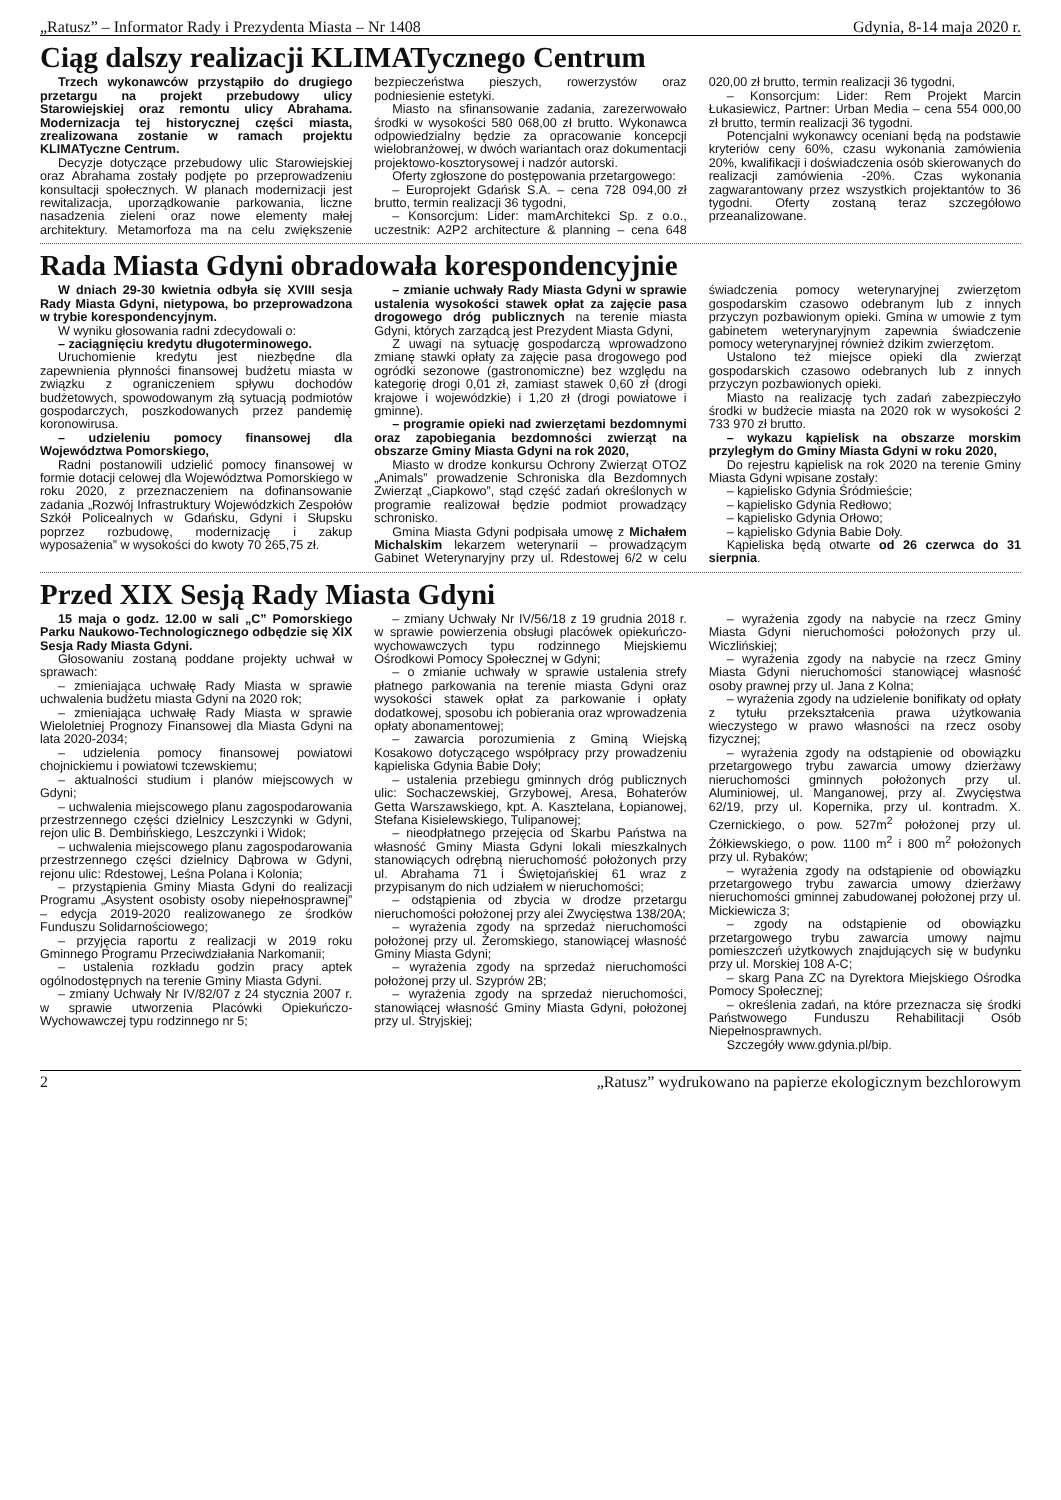„Ratusz” – Informator Rady i Prezydenta Miasta – Nr 1408 Gdynia, 8-14 maja 2020 r.
Ciąg dalszy realizacji KLIMATycznego Centrum
Trzech wykonawców przystąpiło do drugiego przetargu na projekt przebudowy ulicy Starowiejskiej oraz remontu ulicy Abrahama. Modernizacja tej historycznej części miasta, zrealizowana zostanie w ramach projektu KLIMATyczne Centrum.
Decyzje dotyczące przebudowy ulic Starowiejskiej oraz Abrahama zostały podjęte po przeprowadzeniu konsultacji społecznych. W planach modernizacji jest rewitalizacja, uporządkowanie parkowania, liczne nasadzenia zieleni oraz nowe elementy małej architektury. Metamorfoza ma na celu zwiększenie bezpieczeństwa pieszych, rowerzystów oraz podniesienie estetyki.
Miasto na sfinansowanie zadania, zarezerwowało środki w wysokości 580 068,00 zł brutto. Wykonawca odpowiedzialny będzie za opracowanie koncepcji wielobranżowej, w dwóch wariantach oraz dokumentacji projektowo-kosztorysowej i nadzór autorski.
Oferty zgłoszone do postępowania przetargowego:
– Europrojekt Gdańsk S.A. – cena 728 094,00 zł brutto, termin realizacji 36 tygodni,
– Konsorcjum: Lider: mamArchitekci Sp. z o.o., uczestnik: A2P2 architecture & planning – cena 648 020,00 zł brutto, termin realizacji 36 tygodni,
– Konsorcjum: Lider: Rem Projekt Marcin Łukasiewicz, Partner: Urban Media – cena 554 000,00 zł brutto, termin realizacji 36 tygodni.
Potencjalni wykonawcy oceniani będą na podstawie kryteriów ceny 60%, czasu wykonania zamówienia 20%, kwalifikacji i doświadczenia osób skierowanych do realizacji zamówienia -20%. Czas wykonania zagwarantowany przez wszystkich projektantów to 36 tygodni. Oferty zostaną teraz szczegółowo przeanalizowane.
Rada Miasta Gdyni obradowała korespondencyjnie
W dniach 29-30 kwietnia odbyła się XVIII sesja Rady Miasta Gdyni, nietypowa, bo przeprowadzona w trybie korespondencyjnym.
W wyniku głosowania radni zdecydowali o:
– zaciągnięciu kredytu długoterminowego.
Uruchomienie kredytu jest niezbędne dla zapewnienia płynności finansowej budżetu miasta w związku z ograniczeniem spływu dochodów budżetowych, spowodowanym złą sytuacją podmiotów gospodarczych, poszkodowanych przez pandemię koronowirusa.
– udzieleniu pomocy finansowej dla Województwa Pomorskiego,
Radni postanowili udzielić pomocy finansowej w formie dotacji celowej dla Województwa Pomorskiego w roku 2020, z przeznaczeniem na dofinansowanie zadania „Rozwój Infrastruktury Wojewódzkich Zespołów Szkół Policealnych w Gdańsku, Gdyni i Słupsku poprzez rozbudowę, modernizację i zakup wyposażenia” w wysokości do kwoty 70 265,75 zł.
– zmianie uchwały Rady Miasta Gdyni w sprawie ustalenia wysokości stawek opłat za zajęcie pasa drogowego dróg publicznych na terenie miasta Gdyni, których zarządcą jest Prezydent Miasta Gdyni,
Z uwagi na sytuację gospodarczą wprowadzono zmianę stawki opłaty za zajęcie pasa drogowego pod ogródki sezonowe (gastronomiczne) bez względu na kategorię drogi 0,01 zł, zamiast stawek 0,60 zł (drogi krajowe i wojewódzkie) i 1,20 zł (drogi powiatowe i gminne).
– programie opieki nad zwierzętami bezdomnymi oraz zapobiegania bezdomności zwierząt na obszarze Gminy Miasta Gdyni na rok 2020,
Miasto w drodze konkursu Ochrony Zwierząt OTOZ „Animals” prowadzenie Schroniska dla Bezdomnych Zwierząt „Ciapkowo”, stąd część zadań określonych w programie realizował będzie podmiot prowadzący schronisko.
Gmina Miasta Gdyni podpisała umowę z Michałem Michalskim lekarzem weterynarii – prowadzącym Gabinet Weterynaryjny przy ul. Rdestowej 6/2 w celu świadczenia pomocy weterynaryjnej zwierzętom gospodarskim czasowo odebranym lub z innych przyczyn pozbawionym opieki. Gmina w umowie z tym gabinetem weterynaryjnym zapewnia świadczenie pomocy weterynaryjnej również dzikim zwierzętom.
Ustalono też miejsce opieki dla zwierząt gospodarskich czasowo odebranych lub z innych przyczyn pozbawionych opieki.
Miasto na realizację tych zadań zabezpieczyło środki w budżecie miasta na 2020 rok w wysokości 2 733 970 zł brutto.
– wykazu kąpielisk na obszarze morskim przyległym do Gminy Miasta Gdyni w roku 2020,
Do rejestru kąpielisk na rok 2020 na terenie Gminy Miasta Gdyni wpisane zostały:
– kąpielisko Gdynia Śródmieście;
– kąpielisko Gdynia Redłowo;
– kąpielisko Gdynia Orłowo;
– kąpielisko Gdynia Babie Doły.
Kąpieliska będą otwarte od 26 czerwca do 31 sierpnia.
Przed XIX Sesją Rady Miasta Gdyni
15 maja o godz. 12.00 w sali „C” Pomorskiego Parku Naukowo-Technologicznego odbędzie się XIX Sesja Rady Miasta Gdyni.
Głosowaniu zostaną poddane projekty uchwał w sprawach:
– zmieniająca uchwałę Rady Miasta w sprawie uchwalenia budżetu miasta Gdyni na 2020 rok;
– zmieniająca uchwałę Rady Miasta w sprawie Wieloletniej Prognozy Finansowej dla Miasta Gdyni na lata 2020-2034;
– udzielenia pomocy finansowej powiatowi chojnickiemu i powiatowi tczewskiemu;
– aktualności studium i planów miejscowych w Gdyni;
– uchwalenia miejscowego planu zagospodarowania przestrzennego części dzielnicy Leszczynki w Gdyni, rejon ulic B. Dembińskiego, Leszczynki i Widok;
– uchwalenia miejscowego planu zagospodarowania przestrzennego części dzielnicy Dąbrowa w Gdyni, rejonu ulic: Rdestowej, Leśna Polana i Kolonia;
– przystąpienia Gminy Miasta Gdyni do realizacji Programu „Asystent osobisty osoby niepełnosprawnej” – edycja 2019-2020 realizowanego ze środków Funduszu Solidarnościowego;
– przyjęcia raportu z realizacji w 2019 roku Gminnego Programu Przeciwdziałania Narkomanii;
– ustalenia rozkładu godzin pracy aptek ogólnodostępnych na terenie Gminy Miasta Gdyni.
– zmiany Uchwały Nr IV/82/07 z 24 stycznia 2007 r. w sprawie utworzenia Placówki Opiekuńczo-Wychowawczej typu rodzinnego nr 5;
– zmiany Uchwały Nr IV/56/18 z 19 grudnia 2018 r. w sprawie powierzenia obsługi placówek opiekuńczo-wychowawczych typu rodzinnego Miejskiemu Ośrodkowi Pomocy Społecznej w Gdyni;
– o zmianie uchwały w sprawie ustalenia strefy płatnego parkowania na terenie miasta Gdyni oraz wysokości stawek opłat za parkowanie i opłaty dodatkowej, sposobu ich pobierania oraz wprowadzenia opłaty abonamentowej;
– zawarcia porozumienia z Gminą Wiejską Kosakowo dotyczącego współpracy przy prowadzeniu kąpieliska Gdynia Babie Doły;
– ustalenia przebiegu gminnych dróg publicznych ulic: Sochaczewskiej, Grzybowej, Aresa, Bohaterów Getta Warszawskiego, kpt. A. Kasztelana, Łopianowej, Stefana Kisielewskiego, Tulipanowej;
– nieodpłatnego przejęcia od Skarbu Państwa na własność Gminy Miasta Gdyni lokali mieszkalnych stanowiących odrębną nieruchomość położonych przy ul. Abrahama 71 i Świętojańskiej 61 wraz z przypisanym do nich udziałem w nieruchomości;
– odstąpienia od zbycia w drodze przetargu nieruchomości położonej przy alei Zwycięstwa 138/20A;
– wyrażenia zgody na sprzedaż nieruchomości położonej przy ul. Żeromskiego, stanowiącej własność Gminy Miasta Gdyni;
– wyrażenia zgody na sprzedaż nieruchomości położonej przy ul. Szyprów 2B;
– wyrażenia zgody na sprzedaż nieruchomości, stanowiącej własność Gminy Miasta Gdyni, położonej przy ul. Stryjskiej;
– wyrażenia zgody na nabycie na rzecz Gminy Miasta Gdyni nieruchomości położonych przy ul. Wiczlińskiej;
– wyrażenia zgody na nabycie na rzecz Gminy Miasta Gdyni nieruchomości stanowiącej własność osoby prawnej przy ul. Jana z Kolna;
– wyrażenia zgody na udzielenie bonifikaty od opłaty z tytułu przekształcenia prawa użytkowania wieczystego w prawo własności na rzecz osoby fizycznej;
– wyrażenia zgody na odstąpienie od obowiązku przetargowego trybu zawarcia umowy dzierżawy nieruchomości gminnych położonych przy ul. Aluminiowej, ul. Manganowej, przy al. Zwycięstwa 62/19, przy ul. Kopernika, przy ul. kontradm. X. Czernickiego, o pow. 527m<sup>2</sup> położonej przy ul. Żółkiewskiego, o pow. 1100 m<sup>2</sup> i 800 m<sup>2</sup> położonych przy ul. Rybaków;
– wyrażenia zgody na odstąpienie od obowiązku przetargowego trybu zawarcia umowy dzierżawy nieruchomości gminnej zabudowanej położonej przy ul. Mickiewicza 3;
– zgody na odstąpienie od obowiązku przetargowego trybu zawarcia umowy najmu pomieszczeń użytkowych znajdujących się w budynku przy ul. Morskiej 108 A-C;
– skarg Pana ZC na Dyrektora Miejskiego Ośrodka Pomocy Społecznej;
– określenia zadań, na które przeznacza się środki Państwowego Funduszu Rehabilitacji Osób Niepełnosprawnych.
Szczegóły www.gdynia.pl/bip.
2 „Ratusz” wydrukowano na papierze ekologicznym bezchlorowym